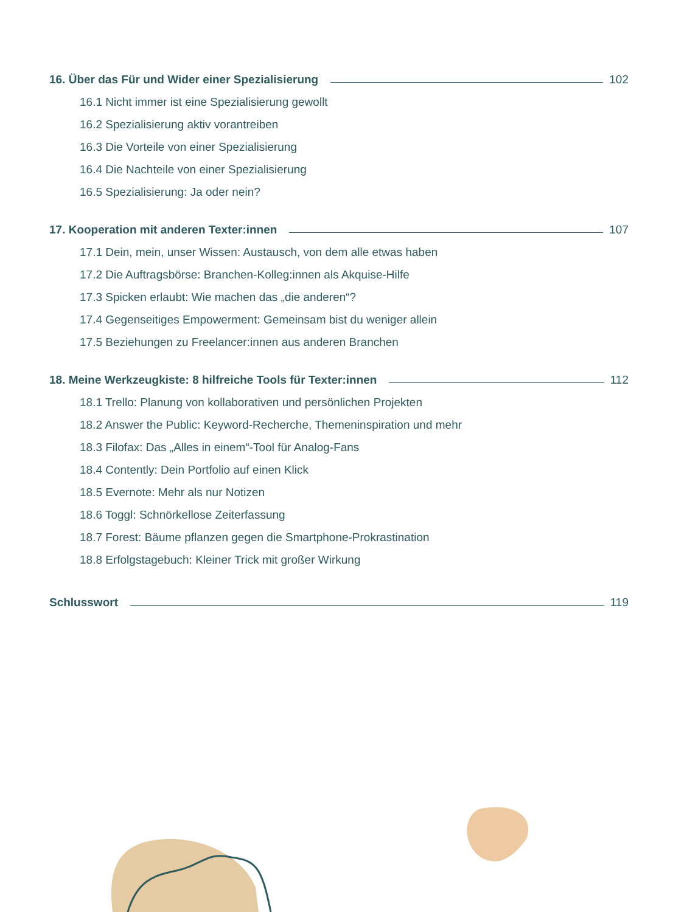16. Über das Für und Wider einer Spezialisierung 102
16.1 Nicht immer ist eine Spezialisierung gewollt
16.2 Spezialisierung aktiv vorantreiben
16.3 Die Vorteile von einer Spezialisierung
16.4 Die Nachteile von einer Spezialisierung
16.5 Spezialisierung: Ja oder nein?
17. Kooperation mit anderen Texter:innen 107
17.1 Dein, mein, unser Wissen: Austausch, von dem alle etwas haben
17.2 Die Auftragsbörse: Branchen-Kolleg:innen als Akquise-Hilfe
17.3 Spicken erlaubt: Wie machen das „die anderen“?
17.4 Gegenseitiges Empowerment: Gemeinsam bist du weniger allein
17.5 Beziehungen zu Freelancer:innen aus anderen Branchen
18. Meine Werkzeugkiste: 8 hilfreiche Tools für Texter:innen 112
18.1 Trello: Planung von kollaborativen und persönlichen Projekten
18.2 Answer the Public: Keyword-Recherche, Themeninspiration und mehr
18.3 Filofax: Das „Alles in einem“-Tool für Analog-Fans
18.4 Contently: Dein Portfolio auf einen Klick
18.5 Evernote: Mehr als nur Notizen
18.6 Toggl: Schnörkellose Zeiterfassung
18.7 Forest: Bäume pflanzen gegen die Smartphone-Prokrastination
18.8 Erfolgstagebuch: Kleiner Trick mit großer Wirkung
Schlusswort 119